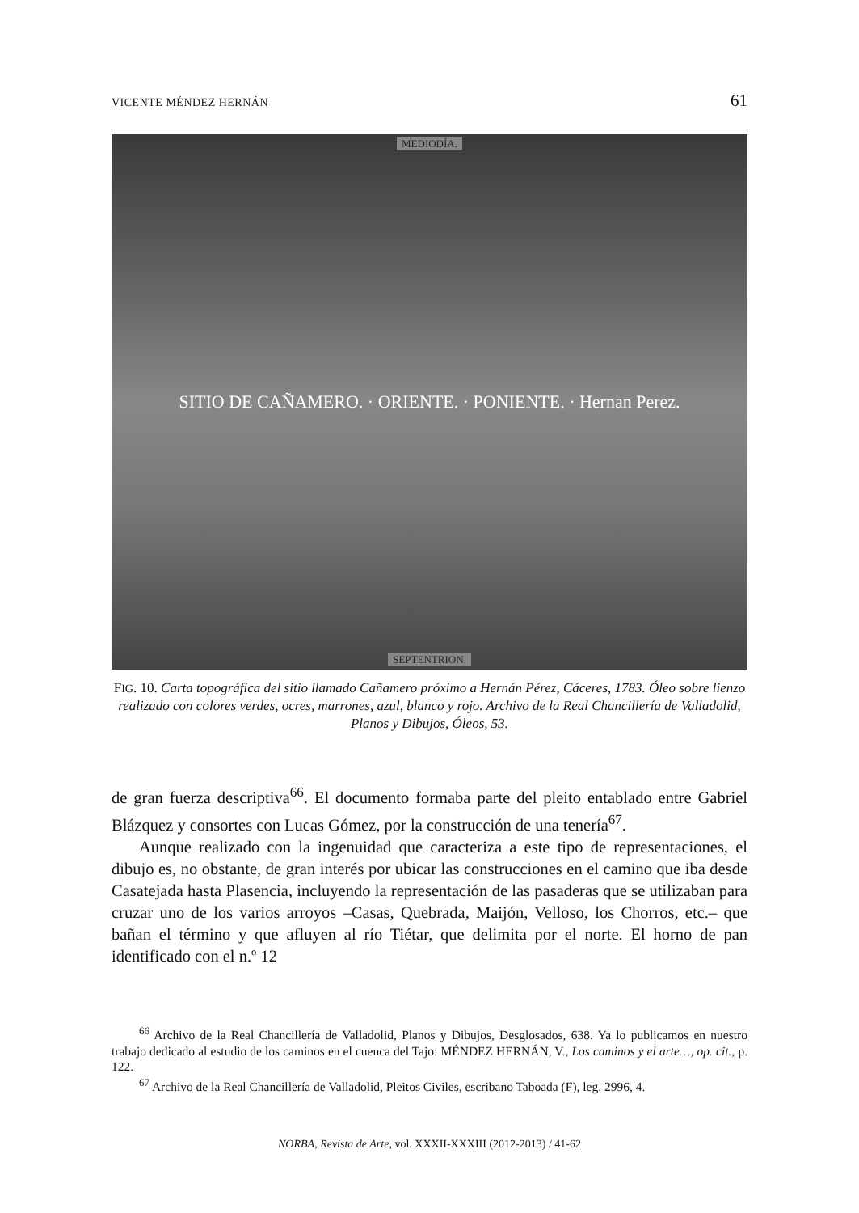VICENTE MÉNDEZ HERNÁN 61
MEDIODÍA.
SITIO DE CAÑAMERO. · ORIENTE. · PONIENTE. · Hernan Perez.
SEPTENTRION.
FIG. 10. Carta topográfica del sitio llamado Cañamero próximo a Hernán Pérez, Cáceres, 1783. Óleo sobre lienzo realizado con colores verdes, ocres, marrones, azul, blanco y rojo. Archivo de la Real Chancillería de Valladolid, Planos y Dibujos, Óleos, 53.
de gran fuerza descriptiva<sup>66</sup>. El documento formaba parte del pleito entablado entre Gabriel Blázquez y consortes con Lucas Gómez, por la construcción de una tenería<sup>67</sup>.
Aunque realizado con la ingenuidad que caracteriza a este tipo de representaciones, el dibujo es, no obstante, de gran interés por ubicar las construcciones en el camino que iba desde Casatejada hasta Plasencia, incluyendo la representación de las pasaderas que se utilizaban para cruzar uno de los varios arroyos –Casas, Quebrada, Maijón, Velloso, los Chorros, etc.– que bañan el término y que afluyen al río Tiétar, que delimita por el norte. El horno de pan identificado con el n.º 12
<sup>66</sup> Archivo de la Real Chancillería de Valladolid, Planos y Dibujos, Desglosados, 638. Ya lo publicamos en nuestro trabajo dedicado al estudio de los caminos en el cuenca del Tajo: MÉNDEZ HERNÁN, V., Los caminos y el arte…, op. cit., p. 122.
<sup>67</sup> Archivo de la Real Chancillería de Valladolid, Pleitos Civiles, escribano Taboada (F), leg. 2996, 4.
NORBA, Revista de Arte, vol. XXXII-XXXIII (2012-2013) / 41-62